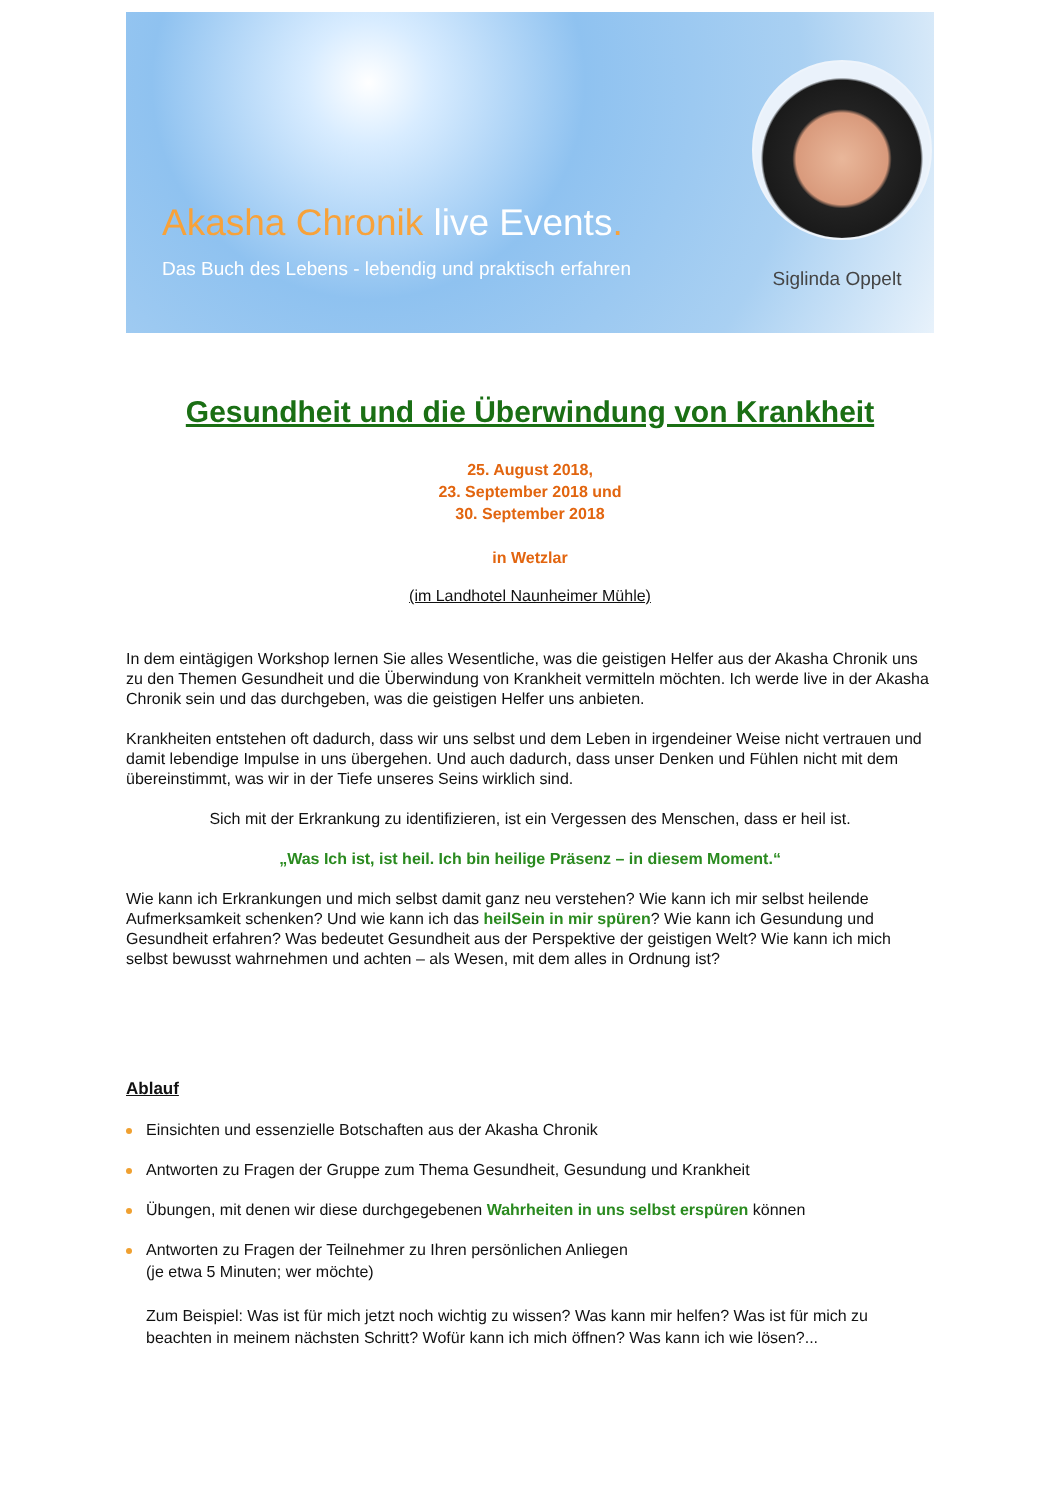Akasha Chronik live Events.
Das Buch des Lebens - lebendig und praktisch erfahren
Siglinda Oppelt
Gesundheit und die Überwindung von Krankheit
25. August 2018,
23. September 2018 und
30. September 2018
in Wetzlar
(im Landhotel Naunheimer Mühle)
In dem eintägigen Workshop lernen Sie alles Wesentliche, was die geistigen Helfer aus der Akasha Chronik uns zu den Themen Gesundheit und die Überwindung von Krankheit vermitteln möchten. Ich werde live in der Akasha Chronik sein und das durchgeben, was die geistigen Helfer uns anbieten.
Krankheiten entstehen oft dadurch, dass wir uns selbst und dem Leben in irgendeiner Weise nicht vertrauen und damit lebendige Impulse in uns übergehen. Und auch dadurch, dass unser Denken und Fühlen nicht mit dem übereinstimmt, was wir in der Tiefe unseres Seins wirklich sind.
Sich mit der Erkrankung zu identifizieren, ist ein Vergessen des Menschen, dass er heil ist.
„Was Ich ist, ist heil. Ich bin heilige Präsenz – in diesem Moment.“
Wie kann ich Erkrankungen und mich selbst damit ganz neu verstehen? Wie kann ich mir selbst heilende Aufmerksamkeit schenken? Und wie kann ich das heilSein in mir spüren? Wie kann ich Gesundung und Gesundheit erfahren? Was bedeutet Gesundheit aus der Perspektive der geistigen Welt? Wie kann ich mich selbst bewusst wahrnehmen und achten – als Wesen, mit dem alles in Ordnung ist?
Ablauf
Einsichten und essenzielle Botschaften aus der Akasha Chronik
Antworten zu Fragen der Gruppe zum Thema Gesundheit, Gesundung und Krankheit
Übungen, mit denen wir diese durchgegebenen Wahrheiten in uns selbst erspüren können
Antworten zu Fragen der Teilnehmer zu Ihren persönlichen Anliegen
(je etwa 5 Minuten; wer möchte)
Zum Beispiel: Was ist für mich jetzt noch wichtig zu wissen? Was kann mir helfen? Was ist für mich zu beachten in meinem nächsten Schritt? Wofür kann ich mich öffnen? Was kann ich wie lösen?...